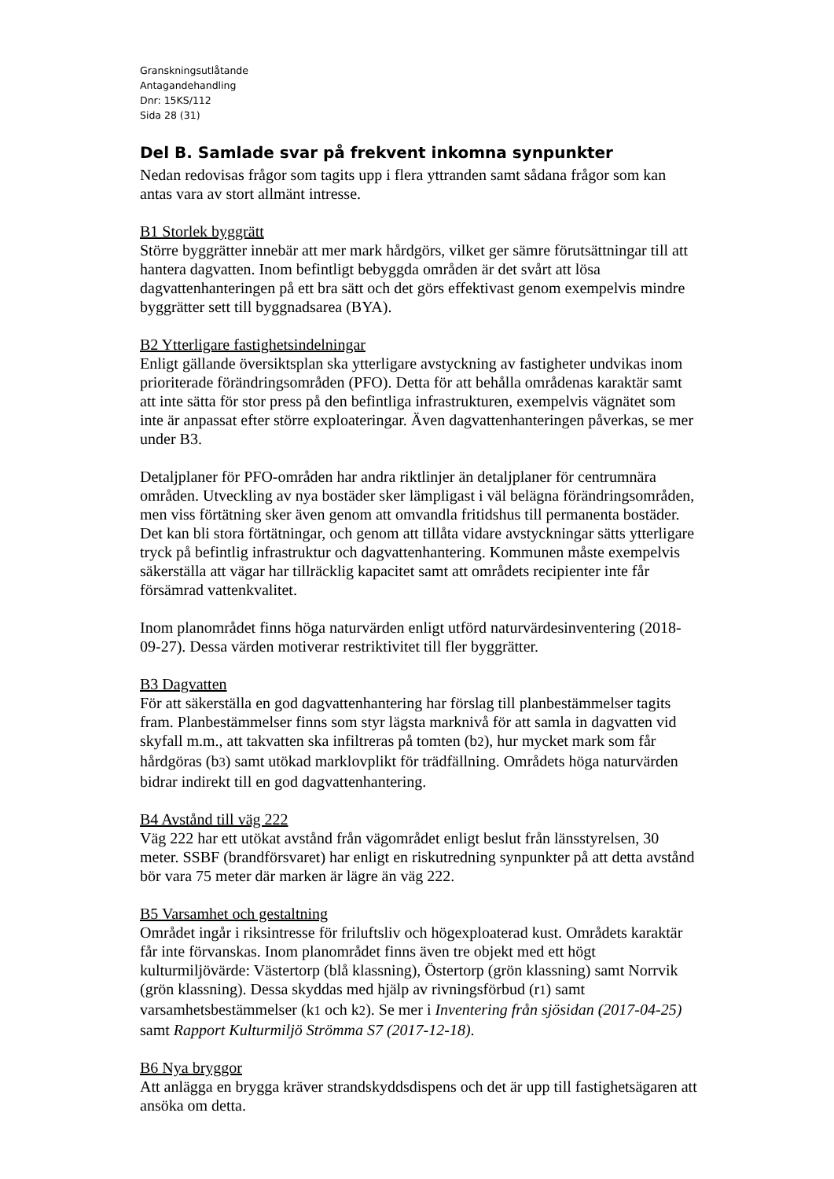Granskningsutlåtande
Antagandehandling
Dnr: 15KS/112
Sida 28 (31)
Del B. Samlade svar på frekvent inkomna synpunkter
Nedan redovisas frågor som tagits upp i flera yttranden samt sådana frågor som kan antas vara av stort allmänt intresse.
B1 Storlek byggrätt
Större byggrätter innebär att mer mark hårdgörs, vilket ger sämre förutsättningar till att hantera dagvatten. Inom befintligt bebyggda områden är det svårt att lösa dagvattenhanteringen på ett bra sätt och det görs effektivast genom exempelvis mindre byggrätter sett till byggnadsarea (BYA).
B2 Ytterligare fastighetsindelningar
Enligt gällande översiktsplan ska ytterligare avstyckning av fastigheter undvikas inom prioriterade förändringsområden (PFO). Detta för att behålla områdenas karaktär samt att inte sätta för stor press på den befintliga infrastrukturen, exempelvis vägnätet som inte är anpassat efter större exploateringar. Även dagvattenhanteringen påverkas, se mer under B3.
Detaljplaner för PFO-områden har andra riktlinjer än detaljplaner för centrumnära områden. Utveckling av nya bostäder sker lämpligast i väl belägna förändringsområden, men viss förtätning sker även genom att omvandla fritidshus till permanenta bostäder. Det kan bli stora förtätningar, och genom att tillåta vidare avstyckningar sätts ytterligare tryck på befintlig infrastruktur och dagvattenhantering. Kommunen måste exempelvis säkerställa att vägar har tillräcklig kapacitet samt att områdets recipienter inte får försämrad vattenkvalitet.
Inom planområdet finns höga naturvärden enligt utförd naturvärdesinventering (2018-09-27). Dessa värden motiverar restriktivitet till fler byggrätter.
B3 Dagvatten
För att säkerställa en god dagvattenhantering har förslag till planbestämmelser tagits fram. Planbestämmelser finns som styr lägsta marknivå för att samla in dagvatten vid skyfall m.m., att takvatten ska infiltreras på tomten (b2), hur mycket mark som får hårdgöras (b3) samt utökad marklovplikt för trädfällning. Områdets höga naturvärden bidrar indirekt till en god dagvattenhantering.
B4 Avstånd till väg 222
Väg 222 har ett utökat avstånd från vägområdet enligt beslut från länsstyrelsen, 30 meter. SSBF (brandförsvaret) har enligt en riskutredning synpunkter på att detta avstånd bör vara 75 meter där marken är lägre än väg 222.
B5 Varsamhet och gestaltning
Området ingår i riksintresse för friluftsliv och högexploaterad kust. Områdets karaktär får inte förvanskas. Inom planområdet finns även tre objekt med ett högt kulturmiljövärde: Västertorp (blå klassning), Östertorp (grön klassning) samt Norrvik (grön klassning). Dessa skyddas med hjälp av rivningsförbud (r1) samt varsamhetsbestämmelser (k1 och k2). Se mer i Inventering från sjösidan (2017-04-25) samt Rapport Kulturmiljö Strömma S7 (2017-12-18).
B6 Nya bryggor
Att anlägga en brygga kräver strandskyddsdispens och det är upp till fastighetsägaren att ansöka om detta.